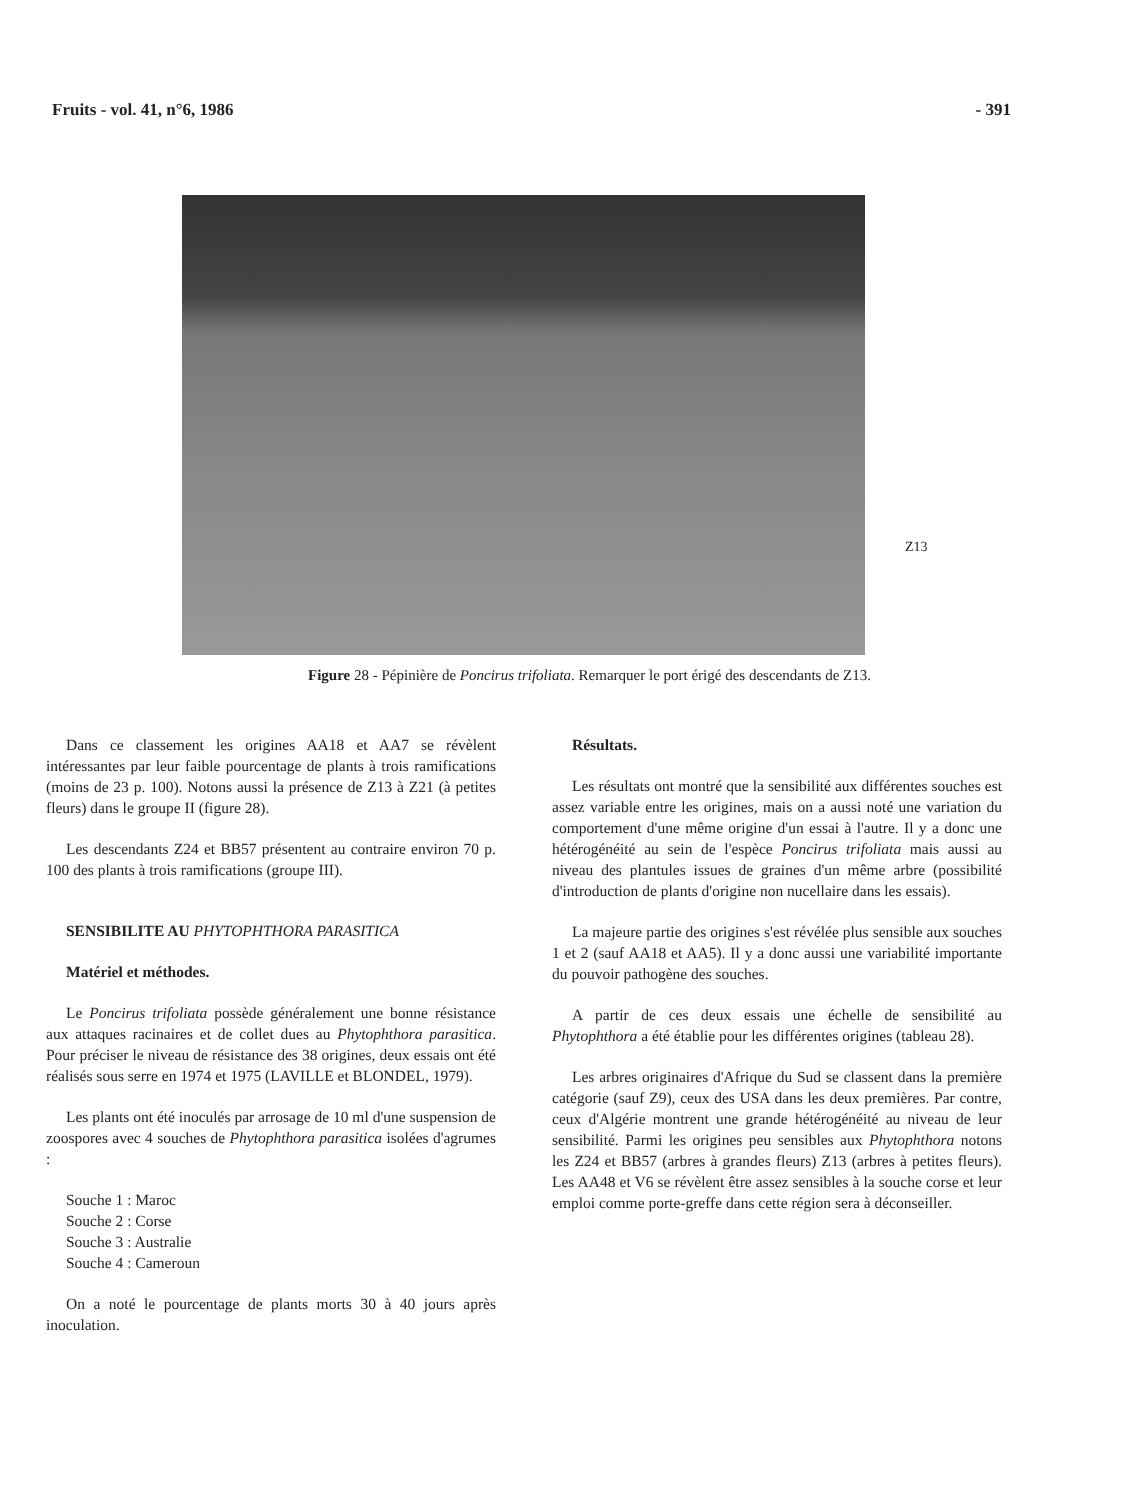Fruits - vol. 41, n°6, 1986 - 391
Z13
Figure 28 - Pépinière de Poncirus trifoliata. Remarquer le port érigé des descendants de Z13.
Dans ce classement les origines AA18 et AA7 se révèlent intéressantes par leur faible pourcentage de plants à trois ramifications (moins de 23 p. 100). Notons aussi la présence de Z13 à Z21 (à petites fleurs) dans le groupe II (figure 28).
Les descendants Z24 et BB57 présentent au contraire environ 70 p. 100 des plants à trois ramifications (groupe III).
SENSIBILITE AU PHYTOPHTHORA PARASITICA
Matériel et méthodes.
Le Poncirus trifoliata possède généralement une bonne résistance aux attaques racinaires et de collet dues au Phytophthora parasitica. Pour préciser le niveau de résistance des 38 origines, deux essais ont été réalisés sous serre en 1974 et 1975 (LAVILLE et BLONDEL, 1979).
Les plants ont été inoculés par arrosage de 10 ml d'une suspension de zoospores avec 4 souches de Phytophthora parasitica isolées d'agrumes :
Souche 1 : Maroc
Souche 2 : Corse
Souche 3 : Australie
Souche 4 : Cameroun
On a noté le pourcentage de plants morts 30 à 40 jours après inoculation.
Résultats.
Les résultats ont montré que la sensibilité aux différentes souches est assez variable entre les origines, mais on a aussi noté une variation du comportement d'une même origine d'un essai à l'autre. Il y a donc une hétérogénéité au sein de l'espèce Poncirus trifoliata mais aussi au niveau des plantules issues de graines d'un même arbre (possibilité d'introduction de plants d'origine non nucellaire dans les essais).
La majeure partie des origines s'est révélée plus sensible aux souches 1 et 2 (sauf AA18 et AA5). Il y a donc aussi une variabilité importante du pouvoir pathogène des souches.
A partir de ces deux essais une échelle de sensibilité au Phytophthora a été établie pour les différentes origines (tableau 28).
Les arbres originaires d'Afrique du Sud se classent dans la première catégorie (sauf Z9), ceux des USA dans les deux premières. Par contre, ceux d'Algérie montrent une grande hétérogénéité au niveau de leur sensibilité. Parmi les origines peu sensibles aux Phytophthora notons les Z24 et BB57 (arbres à grandes fleurs) Z13 (arbres à petites fleurs). Les AA48 et V6 se révèlent être assez sensibles à la souche corse et leur emploi comme porte-greffe dans cette région sera à déconseiller.